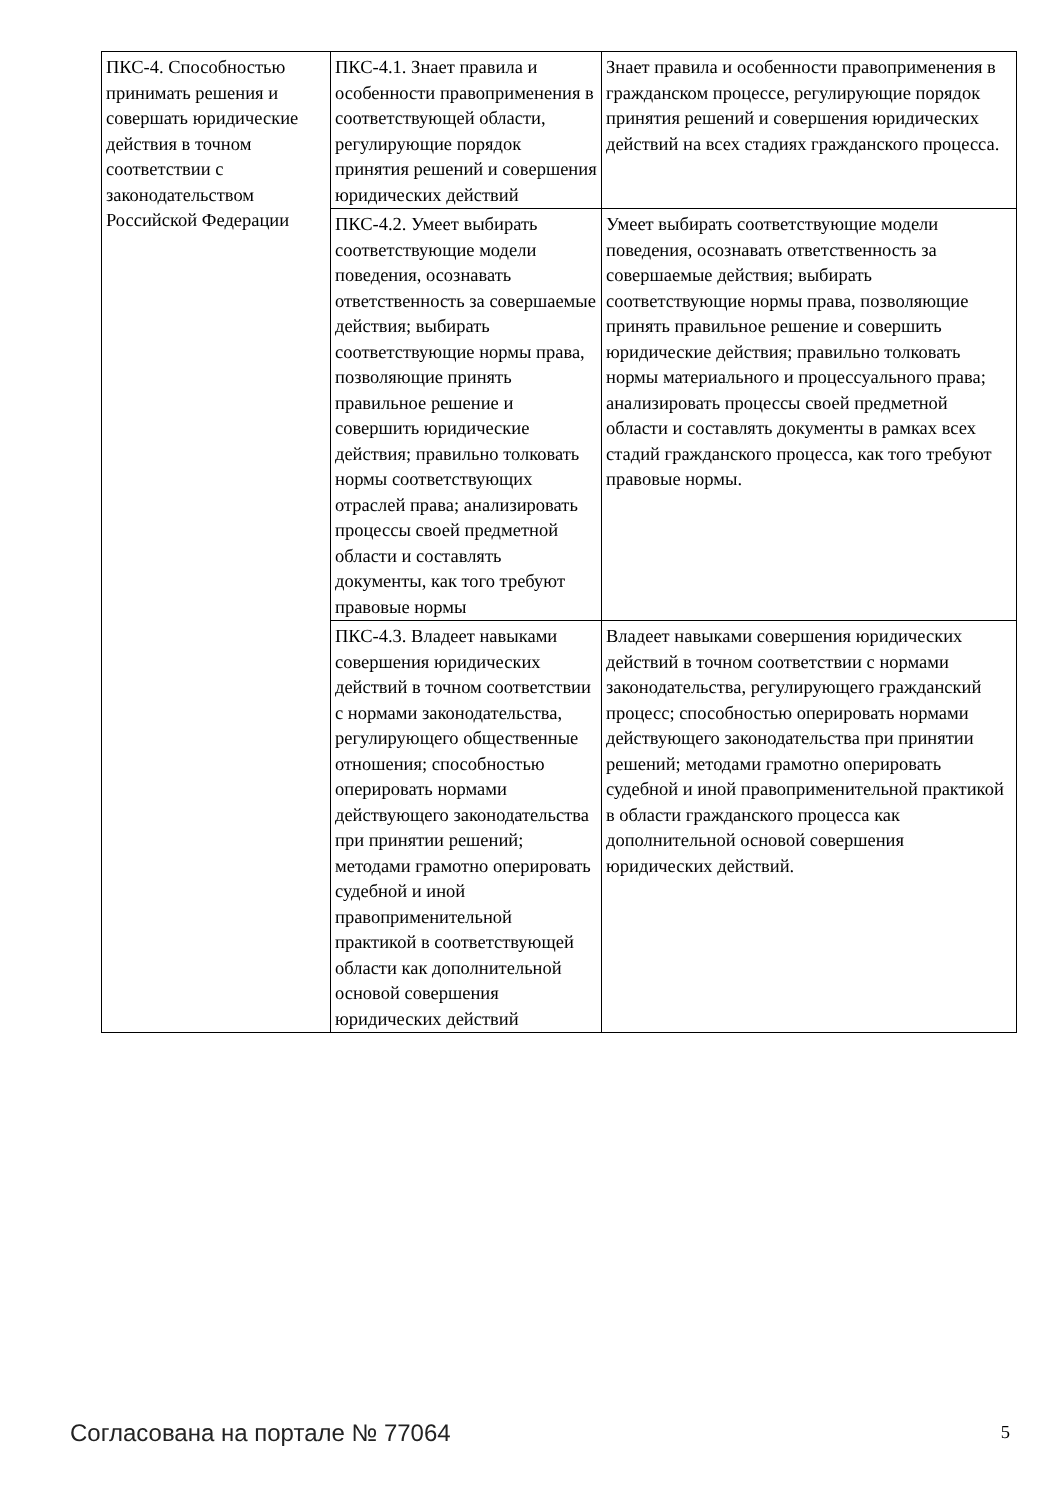| ПКС-4. Способностью принимать решения и совершать юридические действия в точном соответствии с законодательством Российской Федерации | ПКС-4.1. Знает правила и особенности правоприменения в соответствующей области, регулирующие порядок принятия решений и совершения юридических действий | Знает правила и особенности правоприменения в гражданском процессе, регулирующие порядок принятия решений и совершения юридических действий на всех стадиях гражданского процесса. |
| | ПКС-4.2. Умеет выбирать соответствующие модели поведения, осознавать ответственность за совершаемые действия; выбирать соответствующие нормы права, позволяющие принять правильное решение и совершить юридические действия; правильно толковать нормы соответствующих отраслей права; анализировать процессы своей предметной области и составлять документы, как того требуют правовые нормы | Умеет выбирать соответствующие модели поведения, осознавать ответственность за совершаемые действия; выбирать соответствующие нормы права, позволяющие принять правильное решение и совершить юридические действия; правильно толковать нормы материального и процессуального права; анализировать процессы своей предметной области и составлять документы в рамках всех стадий гражданского процесса, как того требуют правовые нормы. |
| | ПКС-4.3. Владеет навыками совершения юридических действий в точном соответствии с нормами законодательства, регулирующего общественные отношения; способностью оперировать нормами действующего законодательства при принятии решений; методами грамотно оперировать судебной и иной правоприменительной практикой в соответствующей области как дополнительной основой совершения юридических действий | Владеет навыками совершения юридических действий в точном соответствии с нормами законодательства, регулирующего гражданский процесс; способностью оперировать нормами действующего законодательства при принятии решений; методами грамотно оперировать судебной и иной правоприменительной практикой в области гражданского процесса как дополнительной основой совершения юридических действий. |
Согласована на портале № 77064 5